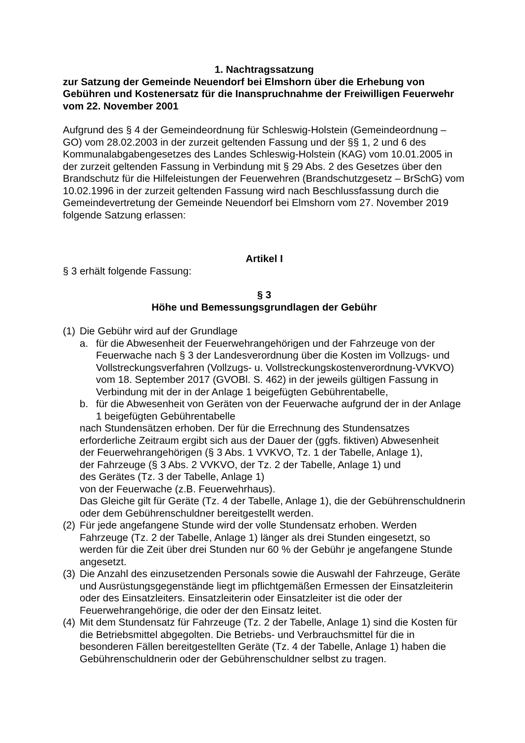1. Nachtragssatzung
zur Satzung der Gemeinde Neuendorf bei Elmshorn über die Erhebung von Gebühren und Kostenersatz für die Inanspruchnahme der Freiwilligen Feuerwehr vom 22. November 2001
Aufgrund des § 4 der Gemeindeordnung für Schleswig-Holstein (Gemeindeordnung – GO) vom 28.02.2003 in der zurzeit geltenden Fassung und der §§ 1, 2 und 6 des Kommunalabgabengesetzes des Landes Schleswig-Holstein (KAG) vom 10.01.2005 in der zurzeit geltenden Fassung in Verbindung mit § 29 Abs. 2 des Gesetzes über den Brandschutz für die Hilfeleistungen der Feuerwehren (Brandschutzgesetz – BrSchG) vom 10.02.1996 in der zurzeit geltenden Fassung wird nach Beschlussfassung durch die Gemeindevertretung der Gemeinde Neuendorf bei Elmshorn vom 27. November 2019 folgende Satzung erlassen:
Artikel I
§ 3 erhält folgende Fassung:
§ 3
Höhe und Bemessungsgrundlagen der Gebühr
(1) Die Gebühr wird auf der Grundlage
a. für die Abwesenheit der Feuerwehrangehörigen und der Fahrzeuge von der Feuerwache nach § 3 der Landesverordnung über die Kosten im Vollzugs- und Vollstreckungsverfahren (Vollzugs- u. Vollstreckungskostenverordnung-VVKVO) vom 18. September 2017 (GVOBl. S. 462) in der jeweils gültigen Fassung in Verbindung mit der in der Anlage 1 beigefügten Gebührentabelle,
b. für die Abwesenheit von Geräten von der Feuerwache aufgrund der in der Anlage 1 beigefügten Gebührentabelle
nach Stundensätzen erhoben. Der für die Errechnung des Stundensatzes erforderliche Zeitraum ergibt sich aus der Dauer der (ggfs. fiktiven) Abwesenheit
der Feuerwehrangehörigen (§ 3 Abs. 1 VVKVO, Tz. 1 der Tabelle, Anlage 1),
der Fahrzeuge (§ 3 Abs. 2 VVKVO, der Tz. 2 der Tabelle, Anlage 1) und
des Gerätes (Tz. 3 der Tabelle, Anlage 1)
von der Feuerwache (z.B. Feuerwehrhaus).
Das Gleiche gilt für Geräte (Tz. 4 der Tabelle, Anlage 1), die der Gebührenschuldnerin oder dem Gebührenschuldner bereitgestellt werden.
(2) Für jede angefangene Stunde wird der volle Stundensatz erhoben. Werden Fahrzeuge (Tz. 2 der Tabelle, Anlage 1) länger als drei Stunden eingesetzt, so werden für die Zeit über drei Stunden nur 60 % der Gebühr je angefangene Stunde angesetzt.
(3) Die Anzahl des einzusetzenden Personals sowie die Auswahl der Fahrzeuge, Geräte und Ausrüstungsgegenstände liegt im pflichtgemäßen Ermessen der Einsatzleiterin oder des Einsatzleiters. Einsatzleiterin oder Einsatzleiter ist die oder der Feuerwehrangehörige, die oder der den Einsatz leitet.
(4) Mit dem Stundensatz für Fahrzeuge (Tz. 2 der Tabelle, Anlage 1) sind die Kosten für die Betriebsmittel abgegolten. Die Betriebs- und Verbrauchsmittel für die in besonderen Fällen bereitgestellten Geräte (Tz. 4 der Tabelle, Anlage 1) haben die Gebührenschuldnerin oder der Gebührenschuldner selbst zu tragen.